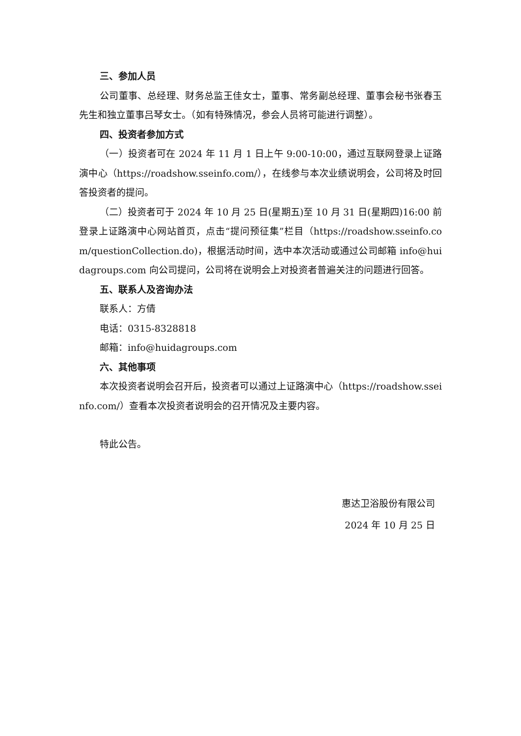三、参加人员
公司董事、总经理、财务总监王佳女士，董事、常务副总经理、董事会秘书张春玉先生和独立董事吕琴女士。（如有特殊情况，参会人员将可能进行调整）。
四、投资者参加方式
（一）投资者可在 2024 年 11 月 1 日上午 9:00-10:00，通过互联网登录上证路演中心（https://roadshow.sseinfo.com/），在线参与本次业绩说明会，公司将及时回答投资者的提问。
（二）投资者可于 2024 年 10 月 25 日(星期五)至 10 月 31 日(星期四)16:00 前登录上证路演中心网站首页，点击“提问预征集”栏目（https://roadshow.sseinfo.com/questionCollection.do)，根据活动时间，选中本次活动或通过公司邮箱 info@huidagroups.com 向公司提问，公司将在说明会上对投资者普遍关注的问题进行回答。
五、联系人及咨询办法
联系人：方倩
电话：0315-8328818
邮箱：info@huidagroups.com
六、其他事项
本次投资者说明会召开后，投资者可以通过上证路演中心（https://roadshow.sseinfo.com/）查看本次投资者说明会的召开情况及主要内容。
特此公告。
惠达卫浴股份有限公司
2024 年 10 月 25 日